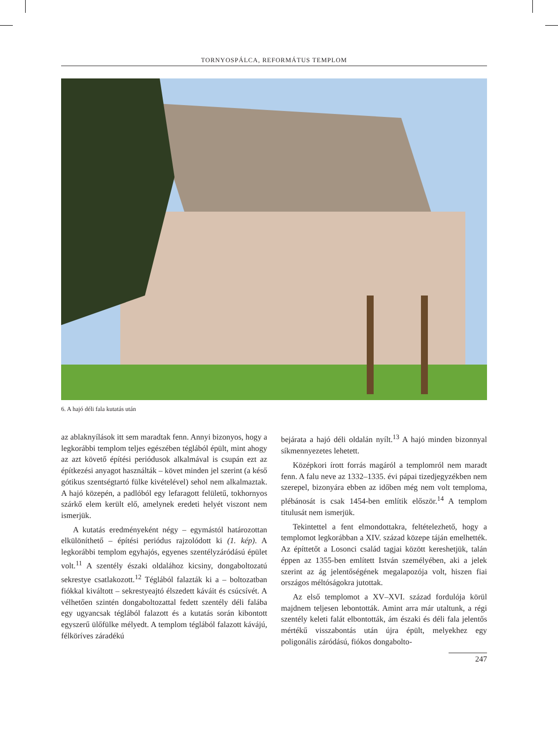TORNYOSPÁLCA, REFORMÁTUS TEMPLOM
6. A hajó déli fala kutatás után
az ablaknyílások itt sem maradtak fenn. Annyi bizonyos, hogy a legkorábbi templom teljes egészében téglából épült, mint ahogy az azt követő építési periódusok alkalmával is csupán ezt az építkezési anyagot használták – követ minden jel szerint (a késő gótikus szentségtartó fülke kivételével) sehol nem alkalmaztak. A hajó közepén, a padlóból egy lefaragott felületű, tokhornyos szárkő elem került elő, amelynek eredeti helyét viszont nem ismerjük.
A kutatás eredményeként négy – egymástól határozottan elkülöníthető – építési periódus rajzolódott ki (1. kép). A legkorábbi templom egyhajós, egyenes szentélyzáródású épület volt.<sup>11</sup> A szentély északi oldalához kicsiny, dongaboltozatú sekrestye csatlakozott.<sup>12</sup> Téglából falazták ki a – boltozatban fiókkal kiváltott – sekrestyeajtó élszedett káváit és csúcsívét. A vélhetően szintén dongaboltozattal fedett szentély déli falába egy ugyancsak téglából falazott és a kutatás során kibontott egyszerű ülőfülke mélyedt. A templom téglából falazott kávájú, félköríves záradékú
bejárata a hajó déli oldalán nyílt.<sup>13</sup> A hajó minden bizonnyal síkmennyezetes lehetett.
Középkori írott forrás magáról a templomról nem maradt fenn. A falu neve az 1332–1335. évi pápai tizedjegyzékben nem szerepel, bizonyára ebben az időben még nem volt temploma, plébánosát is csak 1454-ben említik először.<sup>14</sup> A templom titulusát nem ismerjük.
Tekintettel a fent elmondottakra, feltételezhető, hogy a templomot legkorábban a XIV. század közepe táján emelhették. Az építtetőt a Losonci család tagjai között kereshetjük, talán éppen az 1355-ben említett István személyében, aki a jelek szerint az ág jelentőségének megalapozója volt, hiszen fiai országos méltóságokra jutottak.
Az első templomot a XV–XVI. század fordulója körül majdnem teljesen lebontották. Amint arra már utaltunk, a régi szentély keleti falát elbontották, ám északi és déli fala jelentős mértékű visszabontás után újra épült, melyekhez egy poligonális záródású, fiókos dongabolto-
247